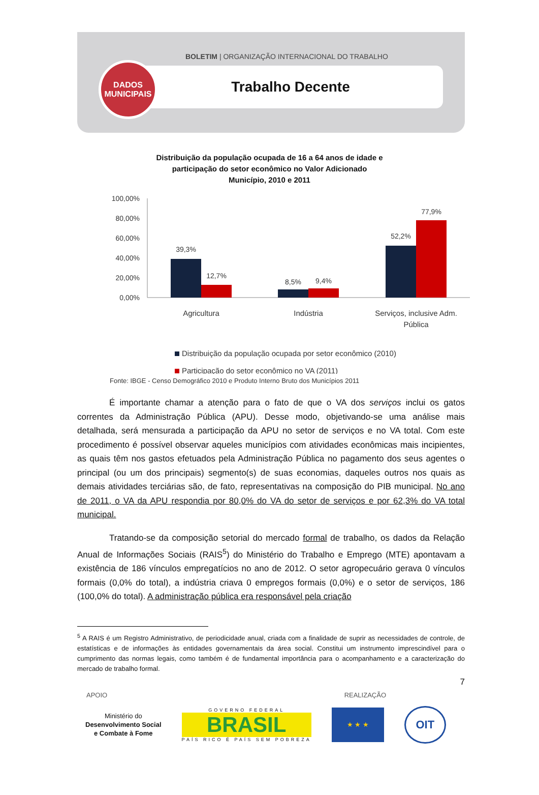BOLETIM | ORGANIZAÇÃO INTERNACIONAL DO TRABALHO
Trabalho Decente
DADOS
MUNICIPAIS
Distribuição da população ocupada de 16 a 64 anos de idade e
participação do setor econômico no Valor Adicionado
Município, 2010 e 2011
100,00%
80,00%
60,00%
40,00%
20,00%
0,00%
39,3%
12,7%
8,5%
9,4%
52,2%
77,9%
Agricultura
Indústria
Serviços, inclusive Adm.
Pública
Distribuição da população ocupada por setor econômico (2010)
Participação do setor econômico no VA (2011)
Fonte: IBGE - Censo Demográfico 2010 e Produto Interno Bruto dos Municípios 2011
É importante chamar a atenção para o fato de que o VA dos serviços inclui os gatos correntes da Administração Pública (APU). Desse modo, objetivando-se uma análise mais detalhada, será mensurada a participação da APU no setor de serviços e no VA total. Com este procedimento é possível observar aqueles municípios com atividades econômicas mais incipientes, as quais têm nos gastos efetuados pela Administração Pública no pagamento dos seus agentes o principal (ou um dos principais) segmento(s) de suas economias, daqueles outros nos quais as demais atividades terciárias são, de fato, representativas na composição do PIB municipal. No ano de 2011, o VA da APU respondia por 80,0% do VA do setor de serviços e por 62,3% do VA total municipal.
Tratando-se da composição setorial do mercado formal de trabalho, os dados da Relação Anual de Informações Sociais (RAIS<sup>5</sup>) do Ministério do Trabalho e Emprego (MTE) apontavam a existência de 186 vínculos empregatícios no ano de 2012. O setor agropecuário gerava 0 vínculos formais (0,0% do total), a indústria criava 0 empregos formais (0,0%) e o setor de serviços, 186 (100,0% do total). A administração pública era responsável pela criação
<sup>5</sup> A RAIS é um Registro Administrativo, de periodicidade anual, criada com a finalidade de suprir as necessidades de controle, de estatísticas e de informações às entidades governamentais da área social. Constitui um instrumento imprescindível para o cumprimento das normas legais, como também é de fundamental importância para o acompanhamento e a caracterização do mercado de trabalho formal.
7
APOIO REALIZAÇÃO
Ministério do
Desenvolvimento Social
e Combate à Fome
GOVERNO FEDERAL
BRASIL
PAÍS RICO É PAÍS SEM POBREZA
★ ★ ★
OIT